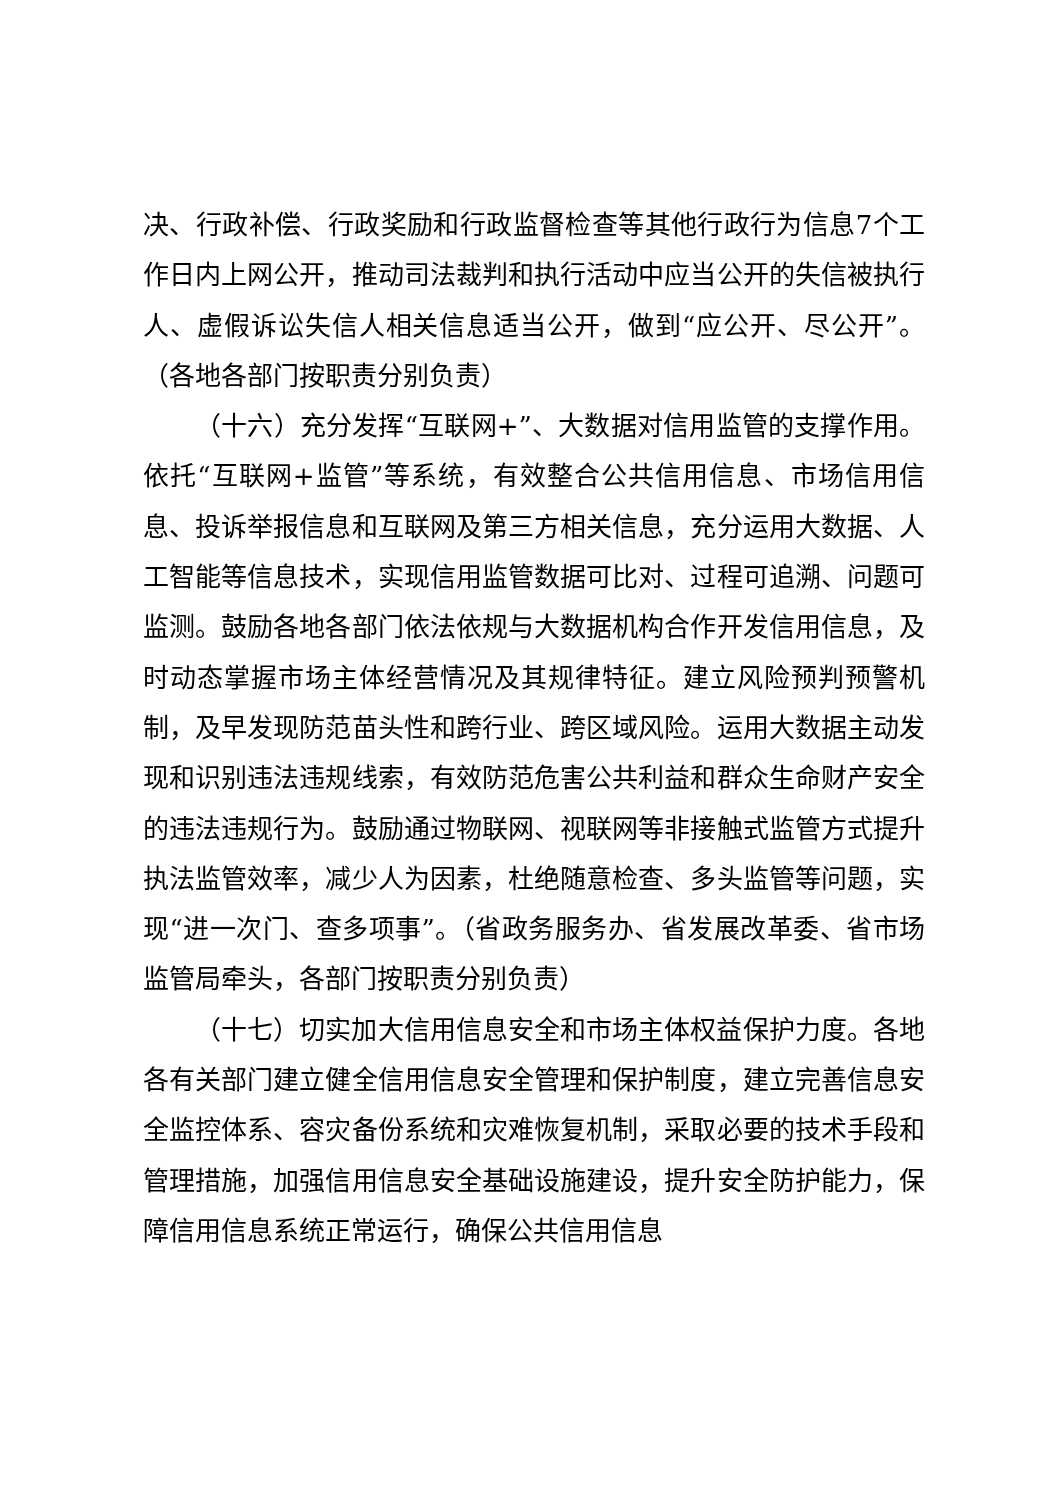决、行政补偿、行政奖励和行政监督检查等其他行政行为信息7个工作日内上网公开，推动司法裁判和执行活动中应当公开的失信被执行人、虚假诉讼失信人相关信息适当公开，做到“应公开、尽公开”。（各地各部门按职责分别负责）
（十六）充分发挥“互联网+”、大数据对信用监管的支撑作用。依托“互联网+监管”等系统，有效整合公共信用信息、市场信用信息、投诉举报信息和互联网及第三方相关信息，充分运用大数据、人工智能等信息技术，实现信用监管数据可比对、过程可追溯、问题可监测。鼓励各地各部门依法依规与大数据机构合作开发信用信息，及时动态掌握市场主体经营情况及其规律特征。建立风险预判预警机制，及早发现防范苗头性和跨行业、跨区域风险。运用大数据主动发现和识别违法违规线索，有效防范危害公共利益和群众生命财产安全的违法违规行为。鼓励通过物联网、视联网等非接触式监管方式提升执法监管效率，减少人为因素，杜绝随意检查、多头监管等问题，实现“进一次门、查多项事”。（省政务服务办、省发展改革委、省市场监管局牵头，各部门按职责分别负责）
（十七）切实加大信用信息安全和市场主体权益保护力度。各地各有关部门建立健全信用信息安全管理和保护制度，建立完善信息安全监控体系、容灾备份系统和灾难恢复机制，采取必要的技术手段和管理措施，加强信用信息安全基础设施建设，提升安全防护能力，保障信用信息系统正常运行，确保公共信用信息